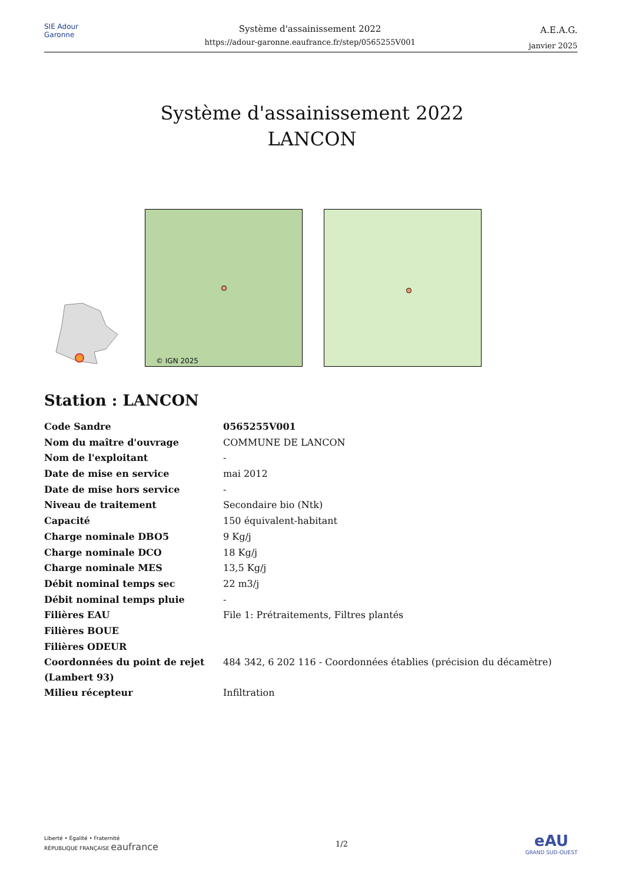SIE Adour Garonne
Système d'assainissement 2022
https://adour-garonne.eaufrance.fr/step/0565255V001
A.E.A.G.
janvier 2025
Système d'assainissement 2022
LANCON
© IGN 2025
Station : LANCON
| Code Sandre | 0565255V001 |
| Nom du maître d'ouvrage | COMMUNE DE LANCON |
| Nom de l'exploitant | - |
| Date de mise en service | mai 2012 |
| Date de mise hors service | - |
| Niveau de traitement | Secondaire bio (Ntk) |
| Capacité | 150 équivalent-habitant |
| Charge nominale DBO5 | 9 Kg/j |
| Charge nominale DCO | 18 Kg/j |
| Charge nominale MES | 13,5 Kg/j |
| Débit nominal temps sec | 22 m3/j |
| Débit nominal temps pluie | - |
| Filières EAU | File 1: Prétraitements, Filtres plantés |
| Filières BOUE | |
| Filières ODEUR | |
| Coordonnées du point de rejet (Lambert 93) | 484 342, 6 202 116 - Coordonnées établies (précision du décamètre) |
| Milieu récepteur | Infiltration |
Liberté • Égalité • Fraternité
RÉPUBLIQUE FRANÇAISE eaufrance
1/2
eAU
GRAND SUD-OUEST